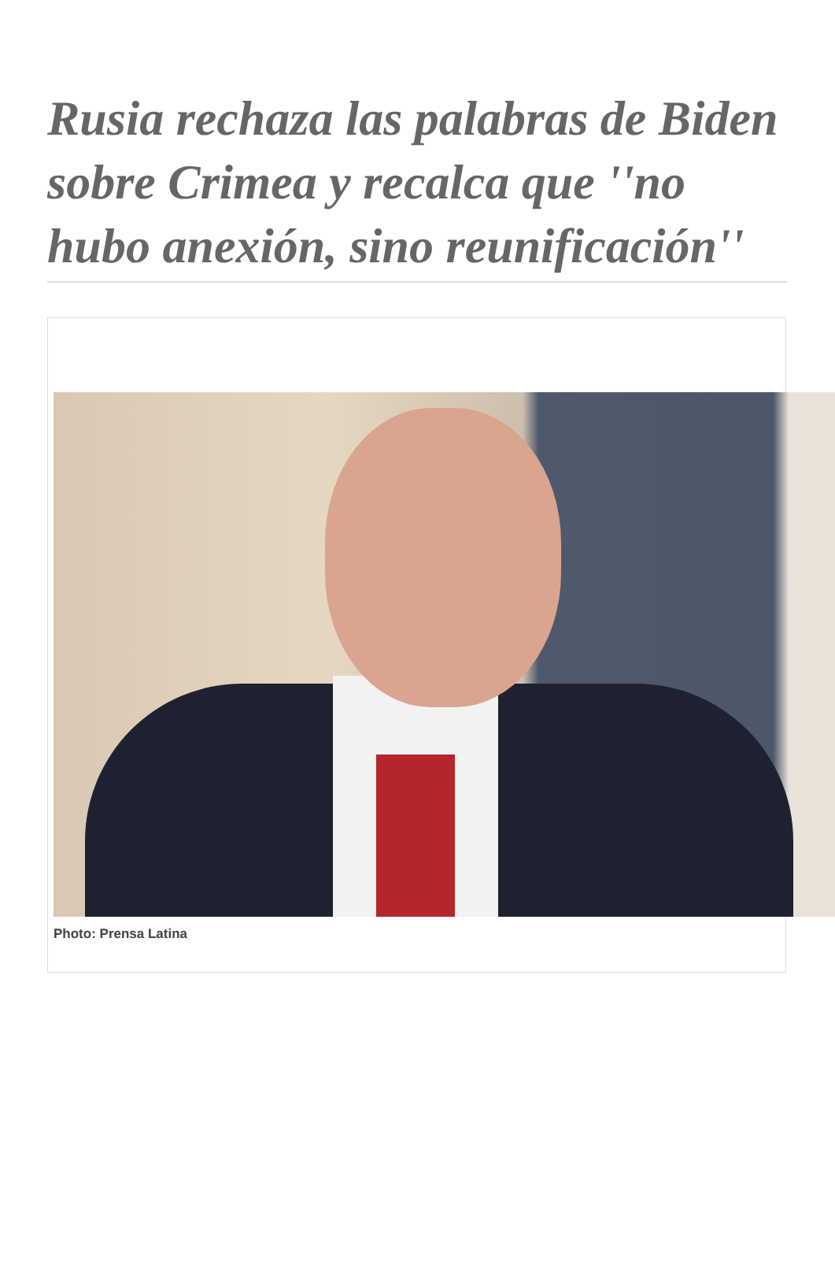Rusia rechaza las palabras de Biden sobre Crimea y recalca que ''no hubo anexión, sino reunificación''
Photo: Prensa Latina